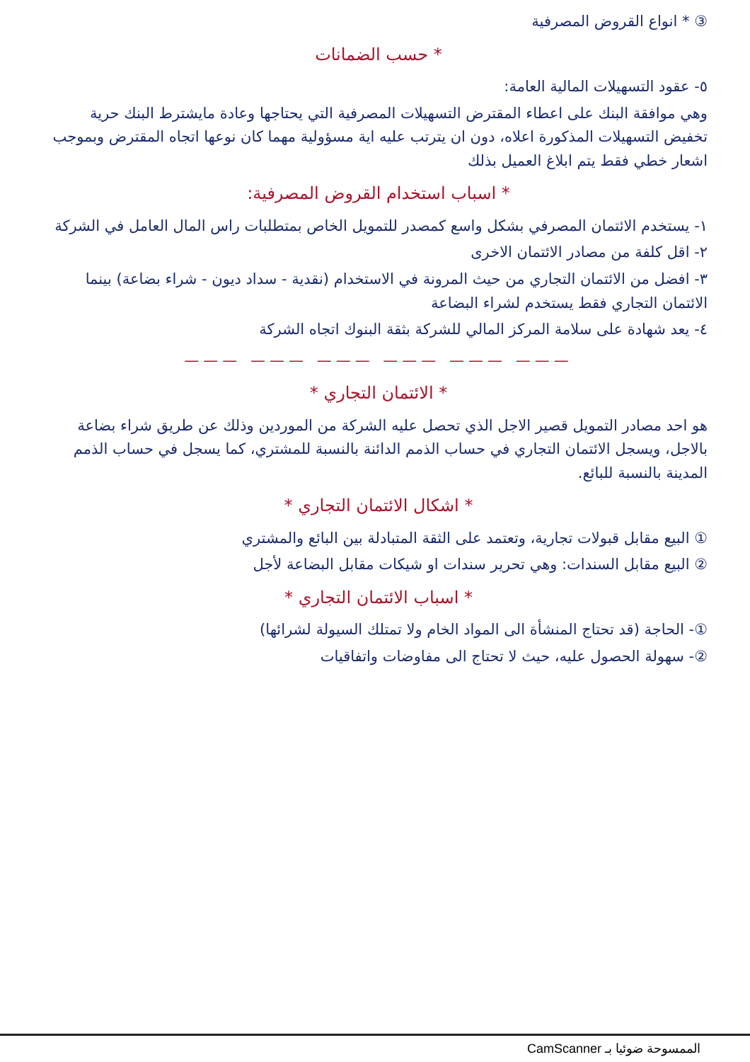③ * انواع القروض المصرفية
* حسب الضمانات
٥- عقود التسهيلات المالية العامة:
وهي موافقة البنك على اعطاء المقترض التسهيلات المصرفية التي يحتاجها وعادة مايشترط البنك حرية تخفيض التسهيلات المذكورة اعلاه، دون ان يترتب عليه اية مسؤولية مهما كان نوعها اتجاه المقترض وبموجب اشعار خطي فقط يتم ابلاغ العميل بذلك
* اسباب استخدام القروض المصرفية:
١- يستخدم الائتمان المصرفي بشكل واسع كمصدر للتمويل الخاص بمتطلبات راس المال العامل في الشركة
٢- اقل كلفة من مصادر الائتمان الاخرى
٣- افضل من الائتمان التجاري من حيث المرونة في الاستخدام (نقدية - سداد ديون - شراء بضاعة) بينما الائتمان التجاري فقط يستخدم لشراء البضاعة
٤- يعد شهادة على سلامة المركز المالي للشركة بثقة البنوك اتجاه الشركة
——— ——— ——— ——— ——— ———
* الائتمان التجاري *
هو احد مصادر التمويل قصير الاجل الذي تحصل عليه الشركة من الموردين وذلك عن طريق شراء بضاعة بالاجل، ويسجل الائتمان التجاري في حساب الذمم الدائنة بالنسبة للمشتري، كما يسجل في حساب الذمم المدينة بالنسبة للبائع.
* اشكال الائتمان التجاري *
① البيع مقابل قبولات تجارية، وتعتمد على الثقة المتبادلة بين البائع والمشتري
② البيع مقابل السندات: وهي تحرير سندات او شيكات مقابل البضاعة لأجل
* اسباب الائتمان التجاري *
①- الحاجة (قد تحتاج المنشأة الى المواد الخام ولا تمتلك السيولة لشرائها)
②- سهولة الحصول عليه، حيث لا تحتاج الى مفاوضات واتفاقيات
الممسوحة ضوئيا بـ CamScanner